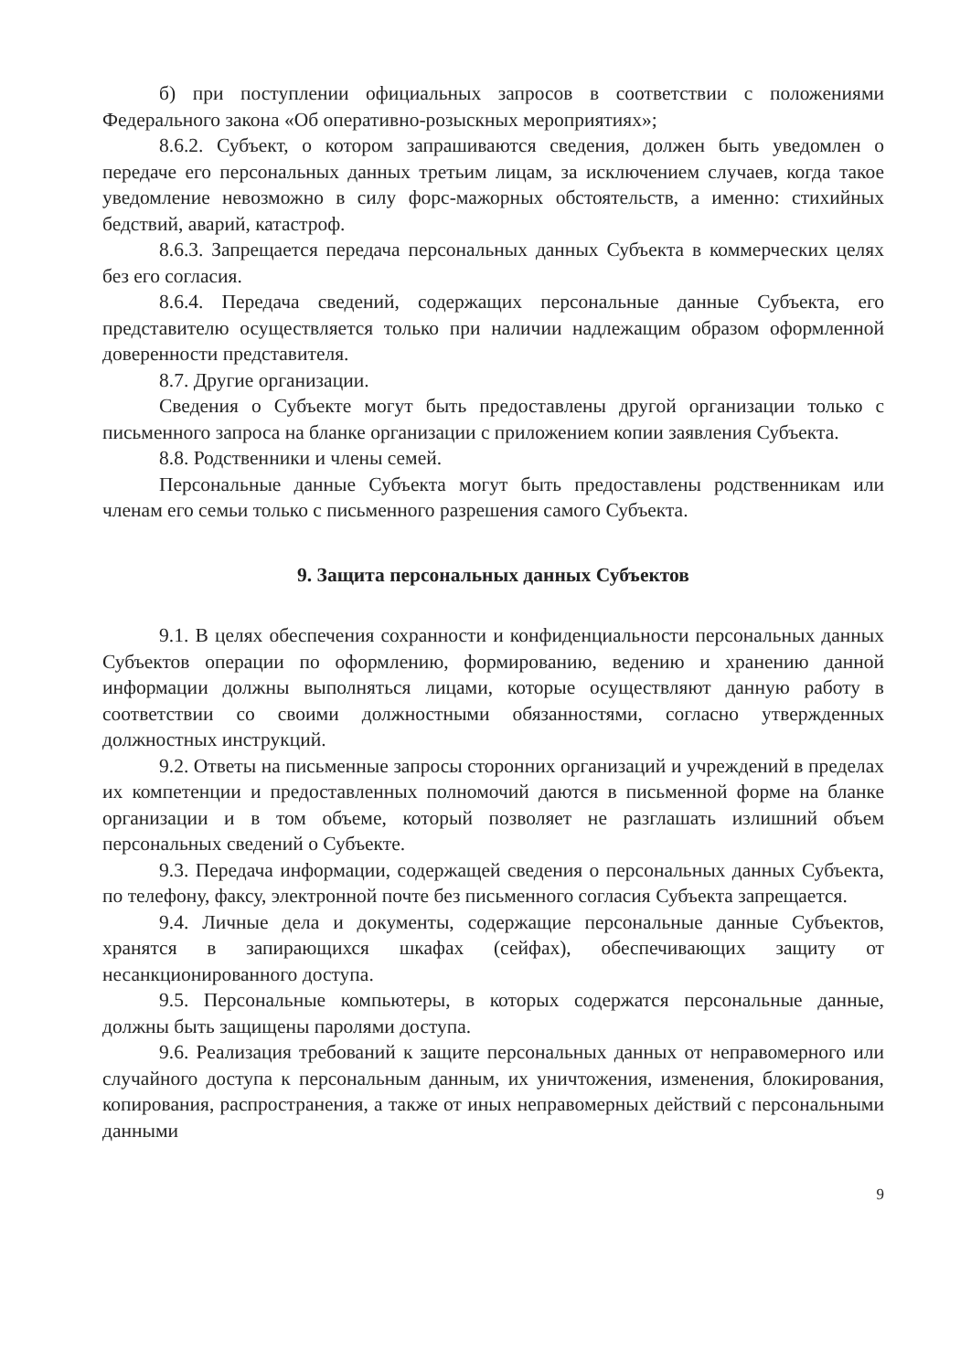б) при поступлении официальных запросов в соответствии с положениями Федерального закона «Об оперативно-розыскных мероприятиях»;
8.6.2. Субъект, о котором запрашиваются сведения, должен быть уведомлен о передаче его персональных данных третьим лицам, за исключением случаев, когда такое уведомление невозможно в силу форс-мажорных обстоятельств, а именно: стихийных бедствий, аварий, катастроф.
8.6.3. Запрещается передача персональных данных Субъекта в коммерческих целях без его согласия.
8.6.4. Передача сведений, содержащих персональные данные Субъекта, его представителю осуществляется только при наличии надлежащим образом оформленной доверенности представителя.
8.7. Другие организации.
Сведения о Субъекте могут быть предоставлены другой организации только с письменного запроса на бланке организации с приложением копии заявления Субъекта.
8.8. Родственники и члены семей.
Персональные данные Субъекта могут быть предоставлены родственникам или членам его семьи только с письменного разрешения самого Субъекта.
9. Защита персональных данных Субъектов
9.1. В целях обеспечения сохранности и конфиденциальности персональных данных Субъектов операции по оформлению, формированию, ведению и хранению данной информации должны выполняться лицами, которые осуществляют данную работу в соответствии со своими должностными обязанностями, согласно утвержденных должностных инструкций.
9.2. Ответы на письменные запросы сторонних организаций и учреждений в пределах их компетенции и предоставленных полномочий даются в письменной форме на бланке организации и в том объеме, который позволяет не разглашать излишний объем персональных сведений о Субъекте.
9.3. Передача информации, содержащей сведения о персональных данных Субъекта, по телефону, факсу, электронной почте без письменного согласия Субъекта запрещается.
9.4. Личные дела и документы, содержащие персональные данные Субъектов, хранятся в запирающихся шкафах (сейфах), обеспечивающих защиту от несанкционированного доступа.
9.5. Персональные компьютеры, в которых содержатся персональные данные, должны быть защищены паролями доступа.
9.6. Реализация требований к защите персональных данных от неправомерного или случайного доступа к персональным данным, их уничтожения, изменения, блокирования, копирования, распространения, а также от иных неправомерных действий с персональными данными
9